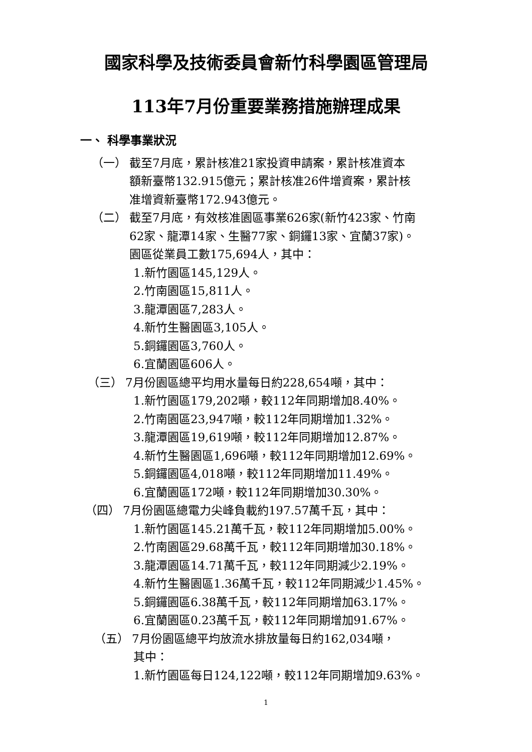國家科學及技術委員會新竹科學園區管理局
113年7月份重要業務措施辦理成果
一、 科學事業狀況
（一） 截至7月底，累計核准21家投資申請案，累計核准資本
額新臺幣132.915億元；累計核准26件增資案，累計核
准增資新臺幣172.943億元。
（二） 截至7月底，有效核准園區事業626家(新竹423家、竹南
62家、龍潭14家、生醫77家、銅鑼13家、宜蘭37家)。
園區從業員工數175,694人，其中：
1.新竹園區145,129人。
2.竹南園區15,811人。
3.龍潭園區7,283人。
4.新竹生醫園區3,105人。
5.銅鑼園區3,760人。
6.宜蘭園區606人。
（三） 7月份園區總平均用水量每日約228,654噸，其中：
1.新竹園區179,202噸，較112年同期增加8.40%。
2.竹南園區23,947噸，較112年同期增加1.32%。
3.龍潭園區19,619噸，較112年同期增加12.87%。
4.新竹生醫園區1,696噸，較112年同期增加12.69%。
5.銅鑼園區4,018噸，較112年同期增加11.49%。
6.宜蘭園區172噸，較112年同期增加30.30%。
（四） 7月份園區總電力尖峰負載約197.57萬千瓦，其中：
1.新竹園區145.21萬千瓦，較112年同期增加5.00%。
2.竹南園區29.68萬千瓦，較112年同期增加30.18%。
3.龍潭園區14.71萬千瓦，較112年同期減少2.19%。
4.新竹生醫園區1.36萬千瓦，較112年同期減少1.45%。
5.銅鑼園區6.38萬千瓦，較112年同期增加63.17%。
6.宜蘭園區0.23萬千瓦，較112年同期增加91.67%。
（五） 7月份園區總平均放流水排放量每日約162,034噸，
其中：
1.新竹園區每日124,122噸，較112年同期增加9.63%。
1